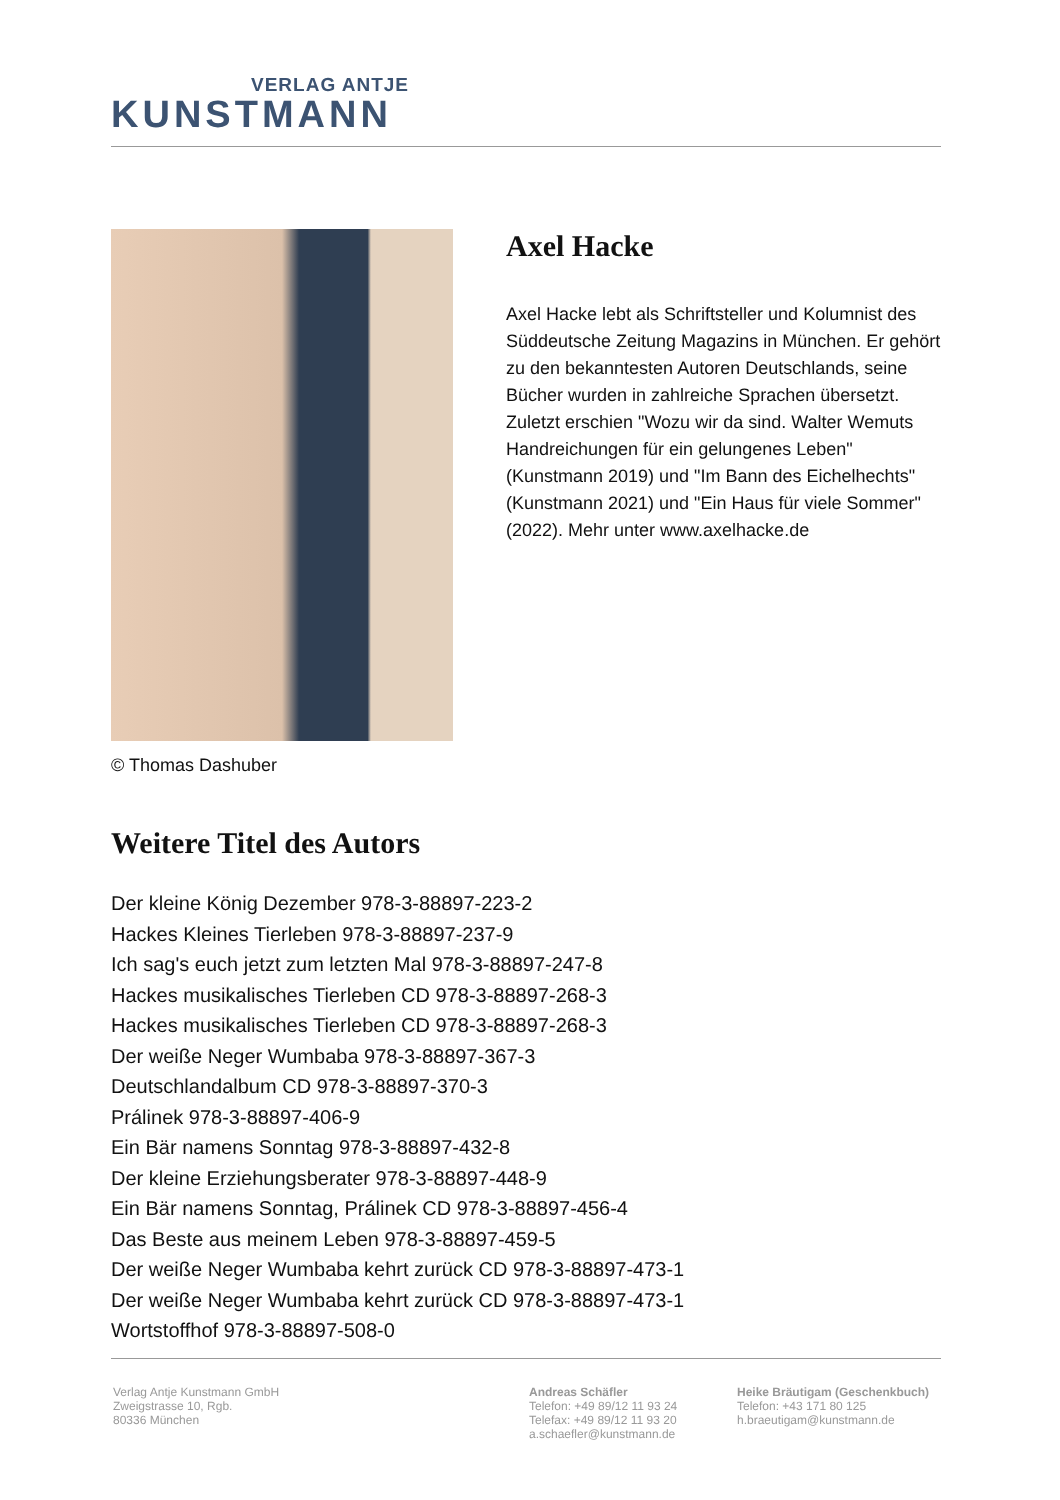VERLAG ANTJE
KUNSTMANN
© Thomas Dashuber
Axel Hacke
Axel Hacke lebt als Schriftsteller und Kolumnist des Süddeutsche Zeitung Magazins in München. Er gehört zu den bekanntesten Autoren Deutschlands, seine Bücher wurden in zahlreiche Sprachen übersetzt. Zuletzt erschien "Wozu wir da sind. Walter Wemuts Handreichungen für ein gelungenes Leben" (Kunstmann 2019) und "Im Bann des Eichelhechts" (Kunstmann 2021) und "Ein Haus für viele Sommer" (2022). Mehr unter www.axelhacke.de
Weitere Titel des Autors
Der kleine König Dezember 978-3-88897-223-2
Hackes Kleines Tierleben 978-3-88897-237-9
Ich sag's euch jetzt zum letzten Mal 978-3-88897-247-8
Hackes musikalisches Tierleben CD 978-3-88897-268-3
Hackes musikalisches Tierleben CD 978-3-88897-268-3
Der weiße Neger Wumbaba 978-3-88897-367-3
Deutschlandalbum CD 978-3-88897-370-3
Prálinek 978-3-88897-406-9
Ein Bär namens Sonntag 978-3-88897-432-8
Der kleine Erziehungsberater 978-3-88897-448-9
Ein Bär namens Sonntag, Prálinek CD 978-3-88897-456-4
Das Beste aus meinem Leben 978-3-88897-459-5
Der weiße Neger Wumbaba kehrt zurück CD 978-3-88897-473-1
Der weiße Neger Wumbaba kehrt zurück CD 978-3-88897-473-1
Wortstoffhof 978-3-88897-508-0
Verlag Antje Kunstmann GmbH
Zweigstrasse 10, Rgb.
80336 München
Andreas Schäfler
Telefon: +49 89/12 11 93 24
Telefax: +49 89/12 11 93 20
a.schaefler@kunstmann.de
Heike Bräutigam (Geschenkbuch)
Telefon: +43 171 80 125
h.braeutigam@kunstmann.de